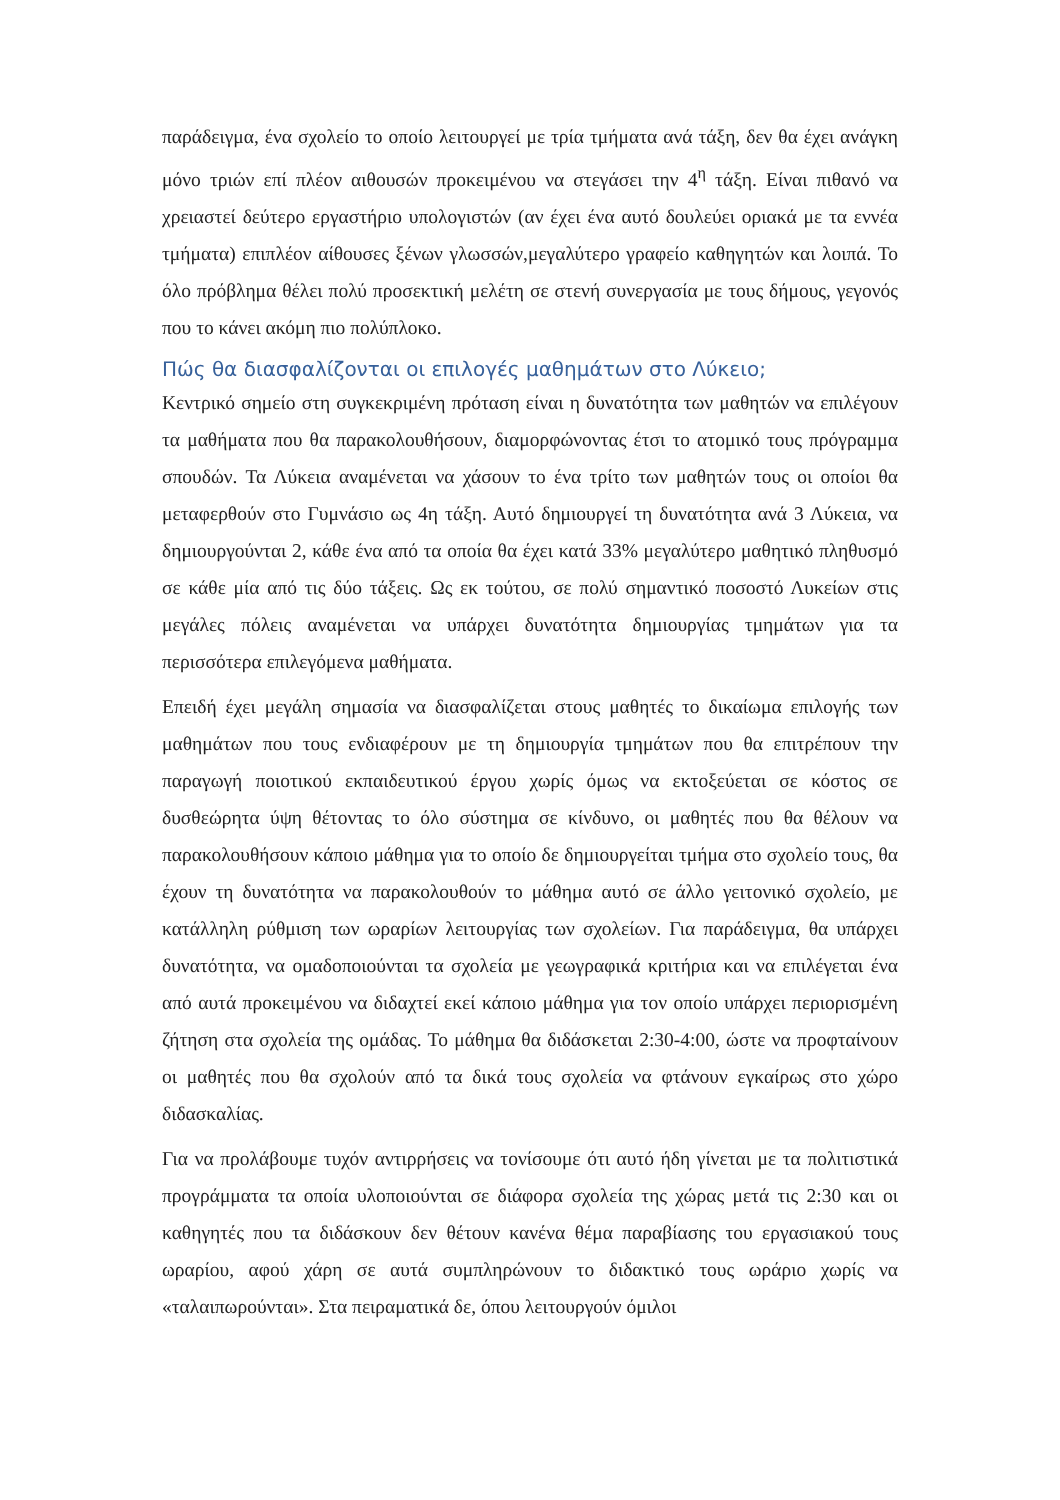παράδειγμα, ένα σχολείο το οποίο λειτουργεί με τρία τμήματα ανά τάξη, δεν θα έχει ανάγκη μόνο τριών επί πλέον αιθουσών προκειμένου να στεγάσει την 4<sup>η</sup> τάξη. Είναι πιθανό να χρειαστεί δεύτερο εργαστήριο υπολογιστών (αν έχει ένα αυτό δουλεύει οριακά με τα εννέα τμήματα) επιπλέον αίθουσες ξένων γλωσσών,μεγαλύτερο γραφείο καθηγητών και λοιπά. Το όλο πρόβλημα θέλει πολύ προσεκτική μελέτη σε στενή συνεργασία με τους δήμους, γεγονός που το κάνει ακόμη πιο πολύπλοκο.
Πώς θα διασφαλίζονται οι επιλογές μαθημάτων στο Λύκειο;
Κεντρικό σημείο στη συγκεκριμένη πρόταση είναι η δυνατότητα των μαθητών να επιλέγουν τα μαθήματα που θα παρακολουθήσουν, διαμορφώνοντας έτσι το ατομικό τους πρόγραμμα σπουδών. Τα Λύκεια αναμένεται να χάσουν το ένα τρίτο των μαθητών τους οι οποίοι θα μεταφερθούν στο Γυμνάσιο ως 4η τάξη. Αυτό δημιουργεί τη δυνατότητα ανά 3 Λύκεια, να δημιουργούνται 2, κάθε ένα από τα οποία θα έχει κατά 33% μεγαλύτερο μαθητικό πληθυσμό σε κάθε μία από τις δύο τάξεις. Ως εκ τούτου, σε πολύ σημαντικό ποσοστό Λυκείων στις μεγάλες πόλεις αναμένεται να υπάρχει δυνατότητα δημιουργίας τμημάτων για τα περισσότερα επιλεγόμενα μαθήματα.
Επειδή έχει μεγάλη σημασία να διασφαλίζεται στους μαθητές το δικαίωμα επιλογής των μαθημάτων που τους ενδιαφέρουν με τη δημιουργία τμημάτων που θα επιτρέπουν την παραγωγή ποιοτικού εκπαιδευτικού έργου χωρίς όμως να εκτοξεύεται σε κόστος σε δυσθεώρητα ύψη θέτοντας το όλο σύστημα σε κίνδυνο, οι μαθητές που θα θέλουν να παρακολουθήσουν κάποιο μάθημα για το οποίο δε δημιουργείται τμήμα στο σχολείο τους, θα έχουν τη δυνατότητα να παρακολουθούν το μάθημα αυτό σε άλλο γειτονικό σχολείο, με κατάλληλη ρύθμιση των ωραρίων λειτουργίας των σχολείων. Για παράδειγμα, θα υπάρχει δυνατότητα, να ομαδοποιούνται τα σχολεία με γεωγραφικά κριτήρια και να επιλέγεται ένα από αυτά προκειμένου να διδαχτεί εκεί κάποιο μάθημα για τον οποίο υπάρχει περιορισμένη ζήτηση στα σχολεία της ομάδας. Το μάθημα θα διδάσκεται 2:30-4:00, ώστε να προφταίνουν οι μαθητές που θα σχολούν από τα δικά τους σχολεία να φτάνουν εγκαίρως στο χώρο διδασκαλίας.
Για να προλάβουμε τυχόν αντιρρήσεις να τονίσουμε ότι αυτό ήδη γίνεται με τα πολιτιστικά προγράμματα τα οποία υλοποιούνται σε διάφορα σχολεία της χώρας μετά τις 2:30 και οι καθηγητές που τα διδάσκουν δεν θέτουν κανένα θέμα παραβίασης του εργασιακού τους ωραρίου, αφού χάρη σε αυτά συμπληρώνουν το διδακτικό τους ωράριο χωρίς να «ταλαιπωρούνται». Στα πειραματικά δε, όπου λειτουργούν όμιλοι